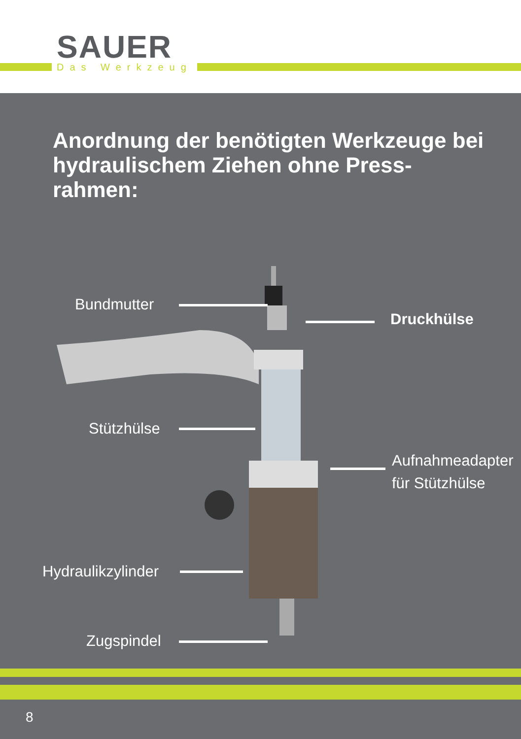SAUER
Das Werkzeug
Anordnung der benötigten Werkzeuge bei hydraulischem Ziehen ohne Press-rahmen:
Bundmutter
Druckhülse
Stützhülse
Aufnahmeadapter
für Stützhülse
Hydraulikzylinder
Zugspindel
8